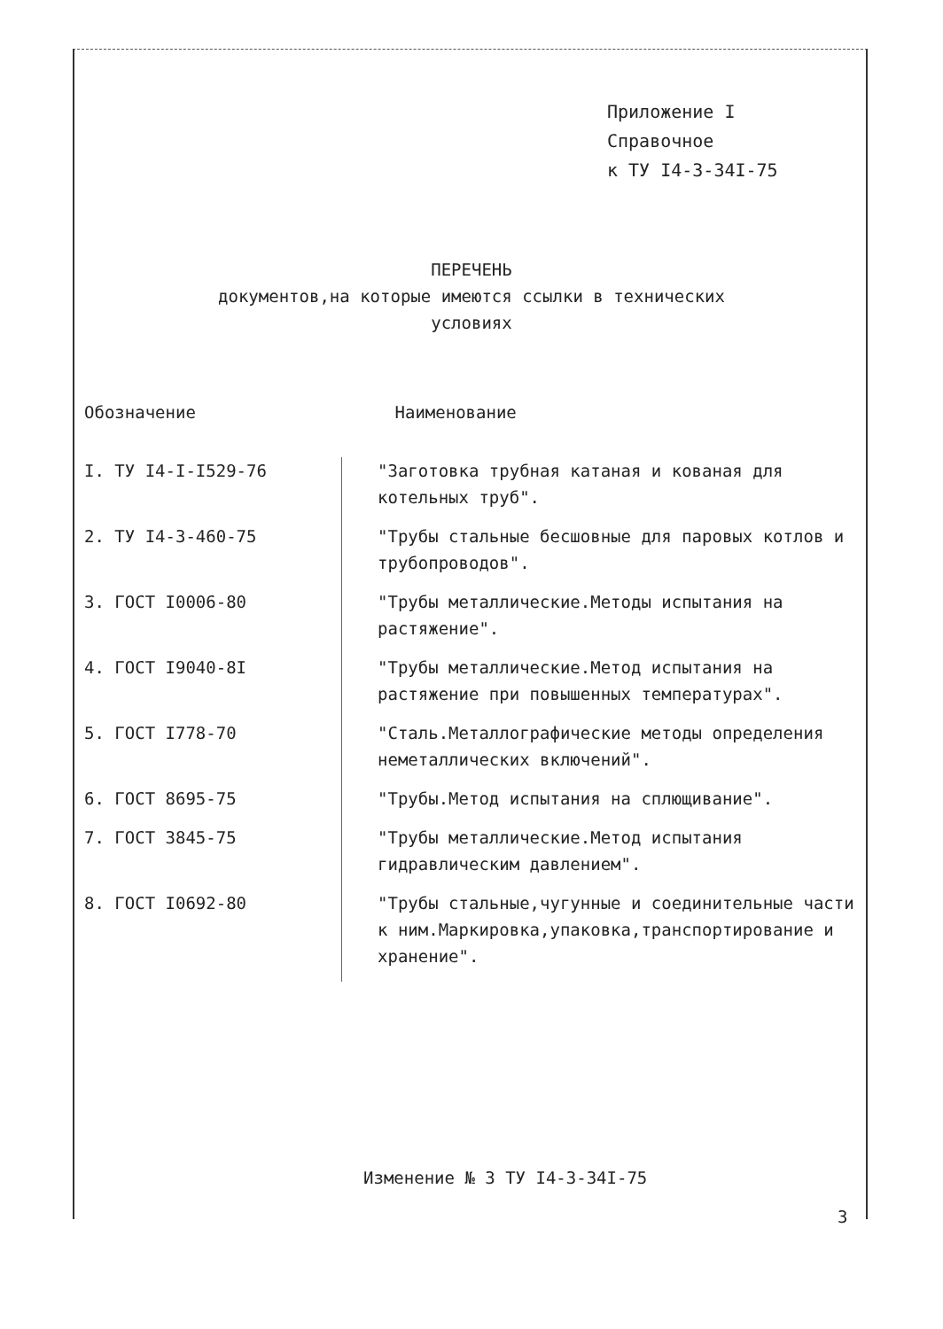Приложение I
Справочное
к ТУ I4-3-34I-75
ПЕРЕЧЕНЬ
документов,на которые имеются ссылки в технических
условиях
| Обозначение | Наименование |
| --- | --- |
| I. ТУ I4-I-I529-76 | "Заготовка трубная катаная и кованая для котельных труб". |
| 2. ТУ I4-3-460-75 | "Трубы стальные бесшовные для паровых котлов и трубопроводов". |
| 3. ГОСТ I0006-80 | "Трубы металлические.Методы испытания на растяжение". |
| 4. ГОСТ I9040-8I | "Трубы металлические.Метод испытания на растяжение при повышенных температурах". |
| 5. ГОСТ I778-70 | "Сталь.Металлографические методы определения неметаллических включений". |
| 6. ГОСТ 8695-75 | "Трубы.Метод испытания на сплющивание". |
| 7. ГОСТ 3845-75 | "Трубы металлические.Метод испытания гидравлическим давлением". |
| 8. ГОСТ I0692-80 | "Трубы стальные,чугунные и соединительные части к ним.Маркировка,упаковка,транспортирование и хранение". |
Изменение № 3 ТУ I4-3-34I-75
3